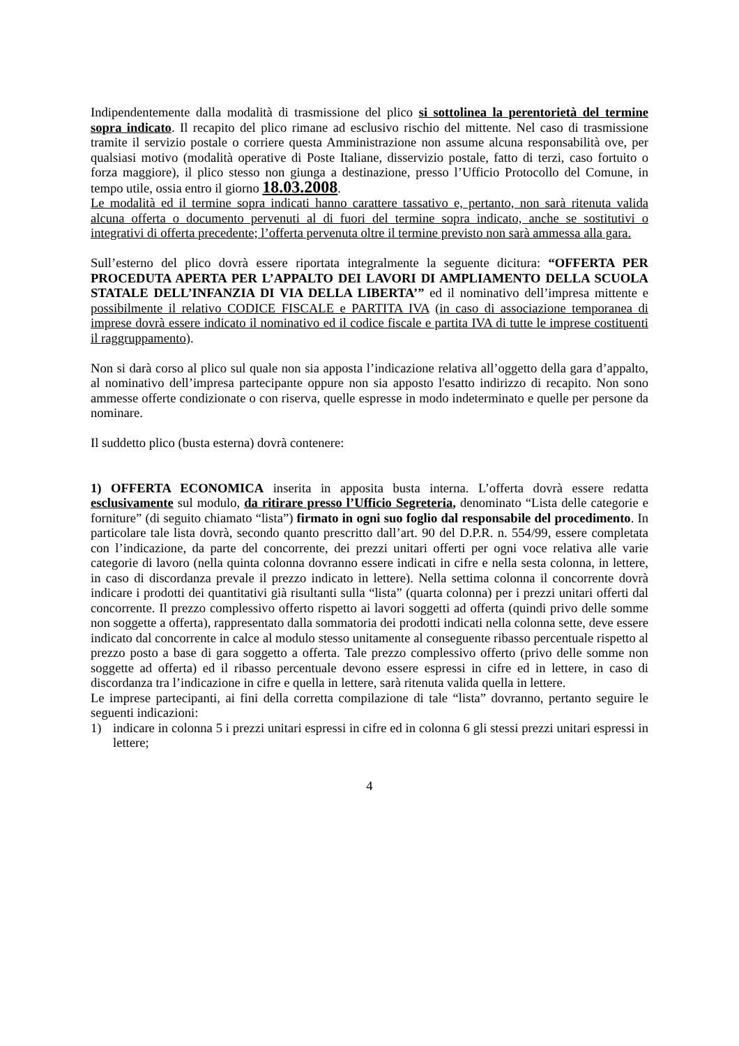Indipendentemente dalla modalità di trasmissione del plico si sottolinea la perentorietà del termine sopra indicato. Il recapito del plico rimane ad esclusivo rischio del mittente. Nel caso di trasmissione tramite il servizio postale o corriere questa Amministrazione non assume alcuna responsabilità ove, per qualsiasi motivo (modalità operative di Poste Italiane, disservizio postale, fatto di terzi, caso fortuito o forza maggiore), il plico stesso non giunga a destinazione, presso l’Ufficio Protocollo del Comune, in tempo utile, ossia entro il giorno 18.03.2008.
Le modalità ed il termine sopra indicati hanno carattere tassativo e, pertanto, non sarà ritenuta valida alcuna offerta o documento pervenuti al di fuori del termine sopra indicato, anche se sostitutivi o integrativi di offerta precedente; l’offerta pervenuta oltre il termine previsto non sarà ammessa alla gara.
Sull’esterno del plico dovrà essere riportata integralmente la seguente dicitura: “OFFERTA PER PROCEDUTA APERTA PER L’APPALTO DEI LAVORI DI AMPLIAMENTO DELLA SCUOLA STATALE DELL’INFANZIA DI VIA DELLA LIBERTA’” ed il nominativo dell’impresa mittente e possibilmente il relativo CODICE FISCALE e PARTITA IVA (in caso di associazione temporanea di imprese dovrà essere indicato il nominativo ed il codice fiscale e partita IVA di tutte le imprese costituenti il raggruppamento).
Non si darà corso al plico sul quale non sia apposta l’indicazione relativa all’oggetto della gara d’appalto, al nominativo dell’impresa partecipante oppure non sia apposto l'esatto indirizzo di recapito. Non sono ammesse offerte condizionate o con riserva, quelle espresse in modo indeterminato e quelle per persone da nominare.
Il suddetto plico (busta esterna) dovrà contenere:
1) OFFERTA ECONOMICA inserita in apposita busta interna. L’offerta dovrà essere redatta esclusivamente sul modulo, da ritirare presso l’Ufficio Segreteria, denominato “Lista delle categorie e forniture” (di seguito chiamato “lista”) firmato in ogni suo foglio dal responsabile del procedimento. In particolare tale lista dovrà, secondo quanto prescritto dall’art. 90 del D.P.R. n. 554/99, essere completata con l’indicazione, da parte del concorrente, dei prezzi unitari offerti per ogni voce relativa alle varie categorie di lavoro (nella quinta colonna dovranno essere indicati in cifre e nella sesta colonna, in lettere, in caso di discordanza prevale il prezzo indicato in lettere). Nella settima colonna il concorrente dovrà indicare i prodotti dei quantitativi già risultanti sulla “lista” (quarta colonna) per i prezzi unitari offerti dal concorrente. Il prezzo complessivo offerto rispetto ai lavori soggetti ad offerta (quindi privo delle somme non soggette a offerta), rappresentato dalla sommatoria dei prodotti indicati nella colonna sette, deve essere indicato dal concorrente in calce al modulo stesso unitamente al conseguente ribasso percentuale rispetto al prezzo posto a base di gara soggetto a offerta. Tale prezzo complessivo offerto (privo delle somme non soggette ad offerta) ed il ribasso percentuale devono essere espressi in cifre ed in lettere, in caso di discordanza tra l’indicazione in cifre e quella in lettere, sarà ritenuta valida quella in lettere.
Le imprese partecipanti, ai fini della corretta compilazione di tale “lista” dovranno, pertanto seguire le seguenti indicazioni:
1) indicare in colonna 5 i prezzi unitari espressi in cifre ed in colonna 6 gli stessi prezzi unitari espressi in lettere;
4